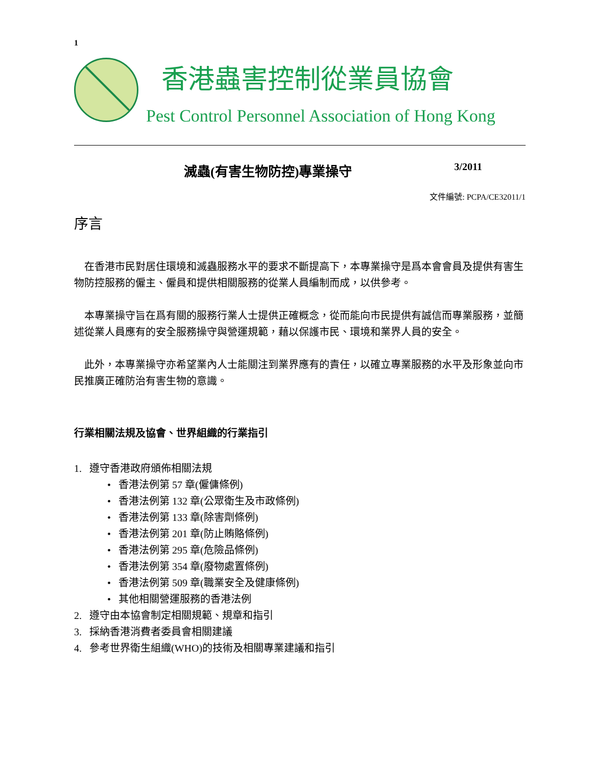1
香港蟲害控制從業員協會
Pest Control Personnel Association of Hong Kong
滅蟲(有害生物防控)專業操守 3/2011
文件編號: PCPA/CE32011/1
序言
在香港市民對居住環境和滅蟲服務水平的要求不斷提高下，本專業操守是爲本會會員及提供有害生物防控服務的僱主、僱員和提供相關服務的從業人員編制而成，以供參考。
本專業操守旨在爲有關的服務行業人士提供正確概念，從而能向市民提供有誠信而專業服務，並簡述從業人員應有的安全服務操守與營運規範，藉以保護市民、環境和業界人員的安全。
此外，本專業操守亦希望業內人士能關注到業界應有的責任，以確立專業服務的水平及形象並向市民推廣正確防治有害生物的意識。
行業相關法規及協會、世界組織的行業指引
1. 遵守香港政府頒佈相關法規
• 香港法例第 57 章(僱傭條例)
• 香港法例第 132 章(公眾衛生及市政條例)
• 香港法例第 133 章(除害劑條例)
• 香港法例第 201 章(防止賄賂條例)
• 香港法例第 295 章(危險品條例)
• 香港法例第 354 章(廢物處置條例)
• 香港法例第 509 章(職業安全及健康條例)
• 其他相關營運服務的香港法例
2. 遵守由本協會制定相關規範、規章和指引
3. 採納香港消費者委員會相關建議
4. 參考世界衛生組織(WHO)的技術及相關專業建議和指引